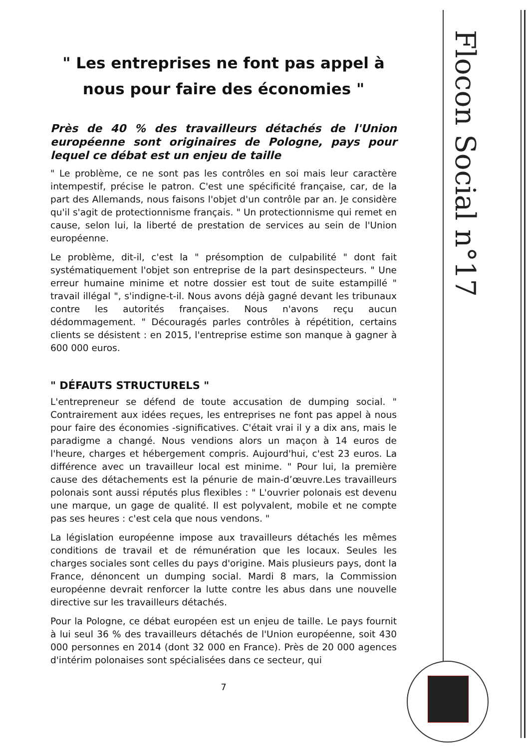" Les entreprises ne font pas appel à nous pour faire des économies "
Près de 40 % des travailleurs détachés de l'Union européenne sont originaires de Pologne, pays pour lequel ce débat est un enjeu de taille
" Le problème, ce ne sont pas les contrôles en soi mais leur caractère intempestif, précise le patron. C'est une spécificité française, car, de la part des Allemands, nous faisons l'objet d'un contrôle par an. Je considère qu'il s'agit de protectionnisme français. " Un protectionnisme qui remet en cause, selon lui, la liberté de prestation de services au sein de l'Union européenne.
Le problème, dit-il, c'est la " présomption de culpabilité " dont fait systématiquement l'objet son entreprise de la part desinspecteurs. " Une erreur humaine minime et notre dossier est tout de suite estampillé " travail illégal ", s'indigne-t-il. Nous avons déjà gagné devant les tribunaux contre les autorités françaises. Nous n'avons reçu aucun dédommagement. " Découragés parles contrôles à répétition, certains clients se désistent : en 2015, l'entreprise estime son manque à gagner à 600 000 euros.
" DÉFAUTS STRUCTURELS "
L'entrepreneur se défend de toute accusation de dumping social. " Contrairement aux idées reçues, les entreprises ne font pas appel à nous pour faire des économies -significatives. C'était vrai il y a dix ans, mais le paradigme a changé. Nous vendions alors un maçon à 14 euros de l'heure, charges et hébergement compris. Aujourd'hui, c'est 23 euros. La différence avec un travailleur local est minime. " Pour lui, la première cause des détachements est la pénurie de main-d’œuvre.Les travailleurs polonais sont aussi réputés plus flexibles : " L'ouvrier polonais est devenu une marque, un gage de qualité. Il est polyvalent, mobile et ne compte pas ses heures : c'est cela que nous vendons. "
La législation européenne impose aux travailleurs détachés les mêmes conditions de travail et de rémunération que les locaux. Seules les charges sociales sont celles du pays d'origine. Mais plusieurs pays, dont la France, dénoncent un dumping social. Mardi 8 mars, la Commission européenne devrait renforcer la lutte contre les abus dans une nouvelle directive sur les travailleurs détachés.
Pour la Pologne, ce débat européen est un enjeu de taille. Le pays fournit à lui seul 36 % des travailleurs détachés de l'Union européenne, soit 430 000 personnes en 2014 (dont 32 000 en France). Près de 20 000 agences d'intérim polonaises sont spécialisées dans ce secteur, qui
7
Flocon Social n°17